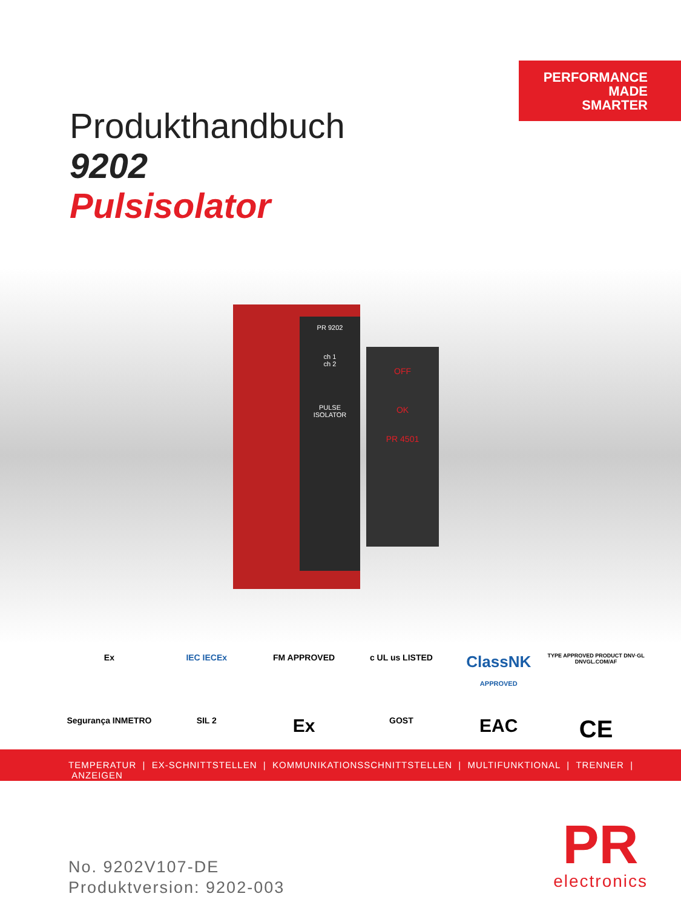PERFORMANCE
MADE
SMARTER
Produkthandbuch
9202
Pulsisolator
PR 9202
ch 1
ch 2
PULSE
ISOLATOR
OFF
OK
PR 4501
Ex
IEC IECEx
FM APPROVED
c UL us LISTED
ClassNK
APPROVED
TYPE APPROVED PRODUCT DNV·GL DNVGL.COM/AF
Segurança INMETRO
SIL 2
Ex
GOST
EAC
CE
TEMPERATUR | EX-SCHNITTSTELLEN | KOMMUNIKATIONSSCHNITTSTELLEN | MULTIFUNKTIONAL | TRENNER | ANZEIGEN
No. 9202V107-DE
Produktversion: 9202-003
PR
electronics